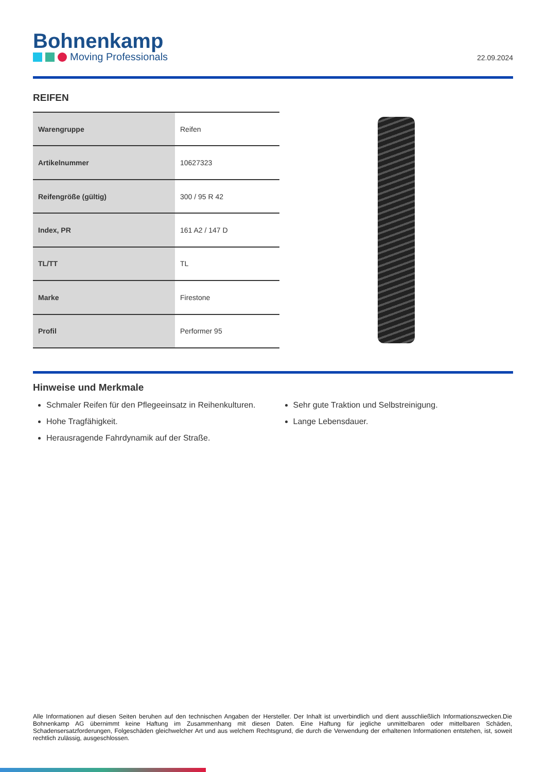Bohnenkamp
Moving Professionals
22.09.2024
REIFEN
| Warengruppe | Reifen |
| Artikelnummer | 10627323 |
| Reifengröße (gültig) | 300 / 95 R 42 |
| Index, PR | 161 A2 / 147 D |
| TL/TT | TL |
| Marke | Firestone |
| Profil | Performer 95 |
Hinweise und Merkmale
Schmaler Reifen für den Pflegeeinsatz in Reihenkulturen.
Hohe Tragfähigkeit.
Herausragende Fahrdynamik auf der Straße.
Sehr gute Traktion und Selbstreinigung.
Lange Lebensdauer.
Alle Informationen auf diesen Seiten beruhen auf den technischen Angaben der Hersteller. Der Inhalt ist unverbindlich und dient ausschließlich Informationszwecken.Die Bohnenkamp AG übernimmt keine Haftung im Zusammenhang mit diesen Daten. Eine Haftung für jegliche unmittelbaren oder mittelbaren Schäden, Schadensersatzforderungen, Folgeschäden gleichwelcher Art und aus welchem Rechtsgrund, die durch die Verwendung der erhaltenen Informationen entstehen, ist, soweit rechtlich zulässig, ausgeschlossen.